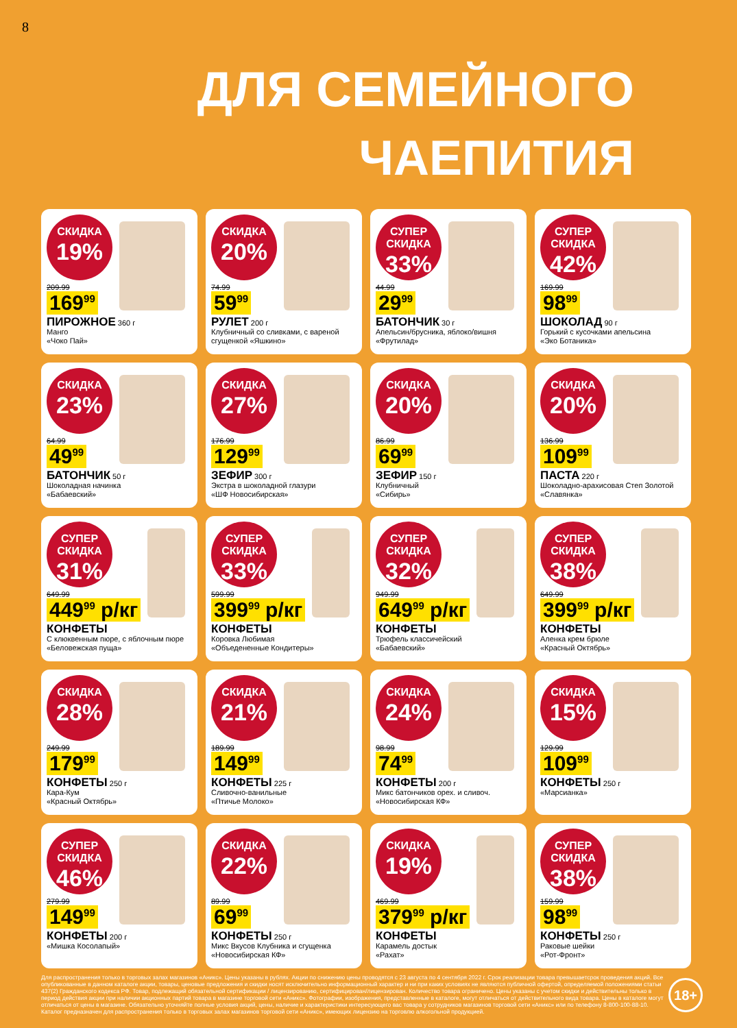8
ДЛЯ СЕМЕЙНОГО
ЧАЕПИТИЯ
СКИДКА
19%
209.99
169<sup>99</sup>
ПИРОЖНОЕ 360 г
Манго
«Чоко Пай»
СКИДКА
20%
74.99
59<sup>99</sup>
РУЛЕТ 200 г
Клубничный со сливками, с вареной сгущенкой «Яшкино»
СУПЕР СКИДКА
33%
44.99
29<sup>99</sup>
БАТОНЧИК 30 г
Апельсин/брусника, яблоко/вишня
«Фрутилад»
СУПЕР СКИДКА
42%
169.99
98<sup>99</sup>
ШОКОЛАД 90 г
Горький с кусочками апельсина
«Эко Ботаника»
СКИДКА
23%
64.99
49<sup>99</sup>
БАТОНЧИК 50 г
Шоколадная начинка
«Бабаевский»
СКИДКА
27%
176.99
129<sup>99</sup>
ЗЕФИР 300 г
Экстра в шоколадной глазури
«ШФ Новосибирская»
СКИДКА
20%
86.99
69<sup>99</sup>
ЗЕФИР 150 г
Клубничный
«Сибирь»
СКИДКА
20%
136.99
109<sup>99</sup>
ПАСТА 220 г
Шоколадно-арахисовая Степ Золотой
«Славянка»
СУПЕР СКИДКА
31%
649.99
449<sup>99</sup> р/кг
КОНФЕТЫ
С клюквенным пюре, с яблочным пюре
«Беловежская пуща»
СУПЕР СКИДКА
33%
599.99
399<sup>99</sup> р/кг
КОНФЕТЫ
Коровка Любимая
«Объедененные Кондитеры»
СУПЕР СКИДКА
32%
949.99
649<sup>99</sup> р/кг
КОНФЕТЫ
Трюфель классичейский
«Бабаевский»
СУПЕР СКИДКА
38%
649.99
399<sup>99</sup> р/кг
КОНФЕТЫ
Аленка крем брюле
«Красный Октябрь»
СКИДКА
28%
249.99
179<sup>99</sup>
КОНФЕТЫ 250 г
Кара-Кум
«Красный Октябрь»
СКИДКА
21%
189.99
149<sup>99</sup>
КОНФЕТЫ 225 г
Сливочно-ванильные
«Птичье Молоко»
СКИДКА
24%
98.99
74<sup>99</sup>
КОНФЕТЫ 200 г
Микс батончиков орех. и сливоч.
«Новосибирская КФ»
СКИДКА
15%
129.99
109<sup>99</sup>
КОНФЕТЫ 250 г
«Марсианка»
СУПЕР СКИДКА
46%
279.99
149<sup>99</sup>
КОНФЕТЫ 200 г
«Мишка Косолапый»
СКИДКА
22%
89.99
69<sup>99</sup>
КОНФЕТЫ 250 г
Микс Вкусов Клубника и сгущенка
«Новосибирская КФ»
СКИДКА
19%
469.99
379<sup>99</sup> р/кг
КОНФЕТЫ
Карамель достык
«Рахат»
СУПЕР СКИДКА
38%
159.99
98<sup>99</sup>
КОНФЕТЫ 250 г
Раковые шейки
«Рот-Фронт»
Для распространения только в торговых залах магазинов «Аникс». Цены указаны в рублях. Акции по снижению цены проводятся с 23 августа по 4 сентября 2022 г. Срок реализации товара превышаетсрок проведения акций. Все опубликованные в данном каталоге акции, товары, ценовые предложения и скидки носят исключительно информационный характер и ни при каких условиях не являются публичной офертой, определяемой положениями статьи 437(2) Гражданского кодекса РФ. Товар, подлежащий обязательной сертификации / лицензированию, сертифицирован/лицензирован. Количество товара ограничено. Цены указаны с учетом скидки и действительны только в период действия акции при наличии акционных партий товара в магазине торговой сети «Аникс». Фотографии, изображения, представленные в каталоге, могут отличаться от действительного вида товара. Цены в каталоге могут отличаться от цены в магазине. Обязательно уточняйте полные условия акций, цены, наличие и характеристики интересующего вас товара у сотрудников магазинов торговой сети «Аникс» или по телефону 8-800-100-88-10. Каталог предназначен для распространения только в торговых залах магазинов торговой сети «Аникс», имеющих лицензию на торговлю алкогольной продукцией.
18+